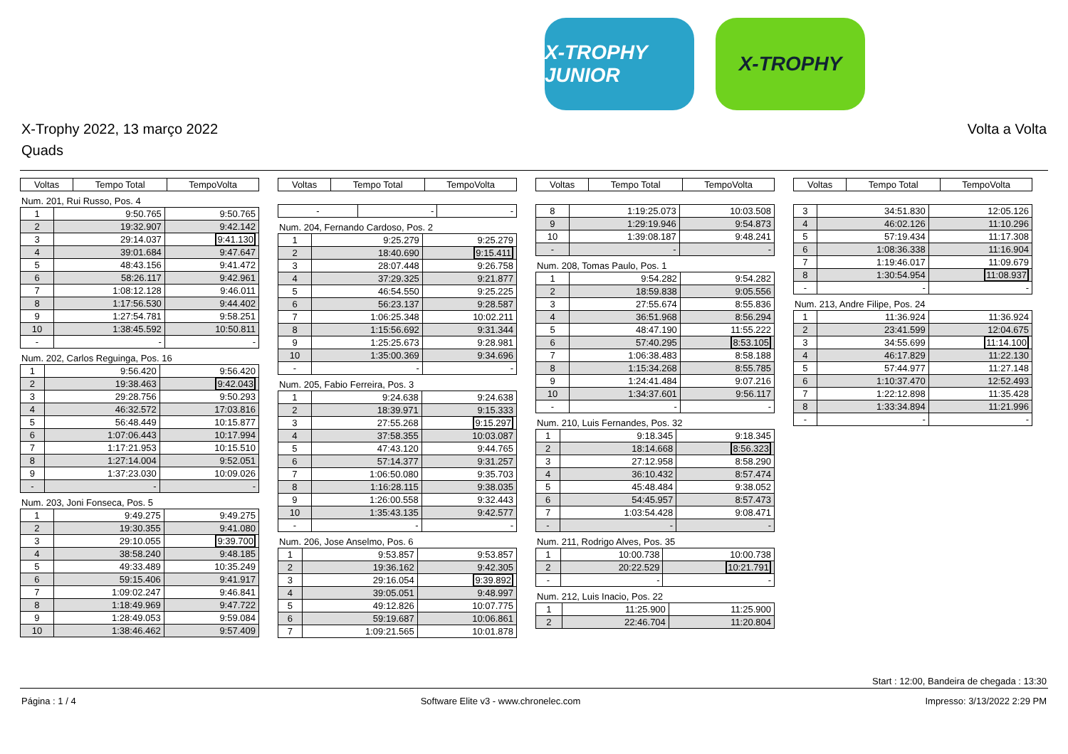X-TROPHY JUNIOR
X-TROPHY
X-Trophy 2022, 13 março 2022
Quads
Volta a Volta
| Voltas | Tempo Total | TempoVolta |
| --- | --- | --- |
Num. 201, Rui Russo, Pos. 4
| 1 | 9:50.765 | 9:50.765 |
| 2 | 19:32.907 | 9:42.142 |
| 3 | 29:14.037 | 9:41.130 |
| 4 | 39:01.684 | 9:47.647 |
| 5 | 48:43.156 | 9:41.472 |
| 6 | 58:26.117 | 9:42.961 |
| 7 | 1:08:12.128 | 9:46.011 |
| 8 | 1:17:56.530 | 9:44.402 |
| 9 | 1:27:54.781 | 9:58.251 |
| 10 | 1:38:45.592 | 10:50.811 |
| - | - | - |
Num. 202, Carlos Reguinga, Pos. 16
| 1 | 9:56.420 | 9:56.420 |
| 2 | 19:38.463 | 9:42.043 |
| 3 | 29:28.756 | 9:50.293 |
| 4 | 46:32.572 | 17:03.816 |
| 5 | 56:48.449 | 10:15.877 |
| 6 | 1:07:06.443 | 10:17.994 |
| 7 | 1:17:21.953 | 10:15.510 |
| 8 | 1:27:14.004 | 9:52.051 |
| 9 | 1:37:23.030 | 10:09.026 |
| - | - | - |
Num. 203, Joni Fonseca, Pos. 5
| 1 | 9:49.275 | 9:49.275 |
| 2 | 19:30.355 | 9:41.080 |
| 3 | 29:10.055 | 9:39.700 |
| 4 | 38:58.240 | 9:48.185 |
| 5 | 49:33.489 | 10:35.249 |
| 6 | 59:15.406 | 9:41.917 |
| 7 | 1:09:02.247 | 9:46.841 |
| 8 | 1:18:49.969 | 9:47.722 |
| 9 | 1:28:49.053 | 9:59.084 |
| 10 | 1:38:46.462 | 9:57.409 |
| Voltas | Tempo Total | TempoVolta |
| --- | --- | --- |
| - | - | - |
Num. 204, Fernando Cardoso, Pos. 2
| 1 | 9:25.279 | 9:25.279 |
| 2 | 18:40.690 | 9:15.411 |
| 3 | 28:07.448 | 9:26.758 |
| 4 | 37:29.325 | 9:21.877 |
| 5 | 46:54.550 | 9:25.225 |
| 6 | 56:23.137 | 9:28.587 |
| 7 | 1:06:25.348 | 10:02.211 |
| 8 | 1:15:56.692 | 9:31.344 |
| 9 | 1:25:25.673 | 9:28.981 |
| 10 | 1:35:00.369 | 9:34.696 |
| - | - | - |
Num. 205, Fabio Ferreira, Pos. 3
| 1 | 9:24.638 | 9:24.638 |
| 2 | 18:39.971 | 9:15.333 |
| 3 | 27:55.268 | 9:15.297 |
| 4 | 37:58.355 | 10:03.087 |
| 5 | 47:43.120 | 9:44.765 |
| 6 | 57:14.377 | 9:31.257 |
| 7 | 1:06:50.080 | 9:35.703 |
| 8 | 1:16:28.115 | 9:38.035 |
| 9 | 1:26:00.558 | 9:32.443 |
| 10 | 1:35:43.135 | 9:42.577 |
| - | - | - |
Num. 206, Jose Anselmo, Pos. 6
| 1 | 9:53.857 | 9:53.857 |
| 2 | 19:36.162 | 9:42.305 |
| 3 | 29:16.054 | 9:39.892 |
| 4 | 39:05.051 | 9:48.997 |
| 5 | 49:12.826 | 10:07.775 |
| 6 | 59:19.687 | 10:06.861 |
| 7 | 1:09:21.565 | 10:01.878 |
| Voltas | Tempo Total | TempoVolta |
| --- | --- | --- |
| 8 | 1:19:25.073 | 10:03.508 |
| 9 | 1:29:19.946 | 9:54.873 |
| 10 | 1:39:08.187 | 9:48.241 |
| - | - | - |
Num. 208, Tomas Paulo, Pos. 1
| 1 | 9:54.282 | 9:54.282 |
| 2 | 18:59.838 | 9:05.556 |
| 3 | 27:55.674 | 8:55.836 |
| 4 | 36:51.968 | 8:56.294 |
| 5 | 48:47.190 | 11:55.222 |
| 6 | 57:40.295 | 8:53.105 |
| 7 | 1:06:38.483 | 8:58.188 |
| 8 | 1:15:34.268 | 8:55.785 |
| 9 | 1:24:41.484 | 9:07.216 |
| 10 | 1:34:37.601 | 9:56.117 |
| - | - | - |
Num. 210, Luis Fernandes, Pos. 32
| 1 | 9:18.345 | 9:18.345 |
| 2 | 18:14.668 | 8:56.323 |
| 3 | 27:12.958 | 8:58.290 |
| 4 | 36:10.432 | 8:57.474 |
| 5 | 45:48.484 | 9:38.052 |
| 6 | 54:45.957 | 8:57.473 |
| 7 | 1:03:54.428 | 9:08.471 |
| - | - | - |
Num. 211, Rodrigo Alves, Pos. 35
| 1 | 10:00.738 | 10:00.738 |
| 2 | 20:22.529 | 10:21.791 |
| - | - | - |
Num. 212, Luis Inacio, Pos. 22
| 1 | 11:25.900 | 11:25.900 |
| 2 | 22:46.704 | 11:20.804 |
| Voltas | Tempo Total | TempoVolta |
| --- | --- | --- |
| 3 | 34:51.830 | 12:05.126 |
| 4 | 46:02.126 | 11:10.296 |
| 5 | 57:19.434 | 11:17.308 |
| 6 | 1:08:36.338 | 11:16.904 |
| 7 | 1:19:46.017 | 11:09.679 |
| 8 | 1:30:54.954 | 11:08.937 |
| - | - | - |
Num. 213, Andre Filipe, Pos. 24
| 1 | 11:36.924 | 11:36.924 |
| 2 | 23:41.599 | 12:04.675 |
| 3 | 34:55.699 | 11:14.100 |
| 4 | 46:17.829 | 11:22.130 |
| 5 | 57:44.977 | 11:27.148 |
| 6 | 1:10:37.470 | 12:52.493 |
| 7 | 1:22:12.898 | 11:35.428 |
| 8 | 1:33:34.894 | 11:21.996 |
| - | - | - |
Start : 12:00, Bandeira de chegada : 13:30
Página : 1 / 4 Software Elite v3 - www.chronelec.com Impresso: 3/13/2022 2:29 PM